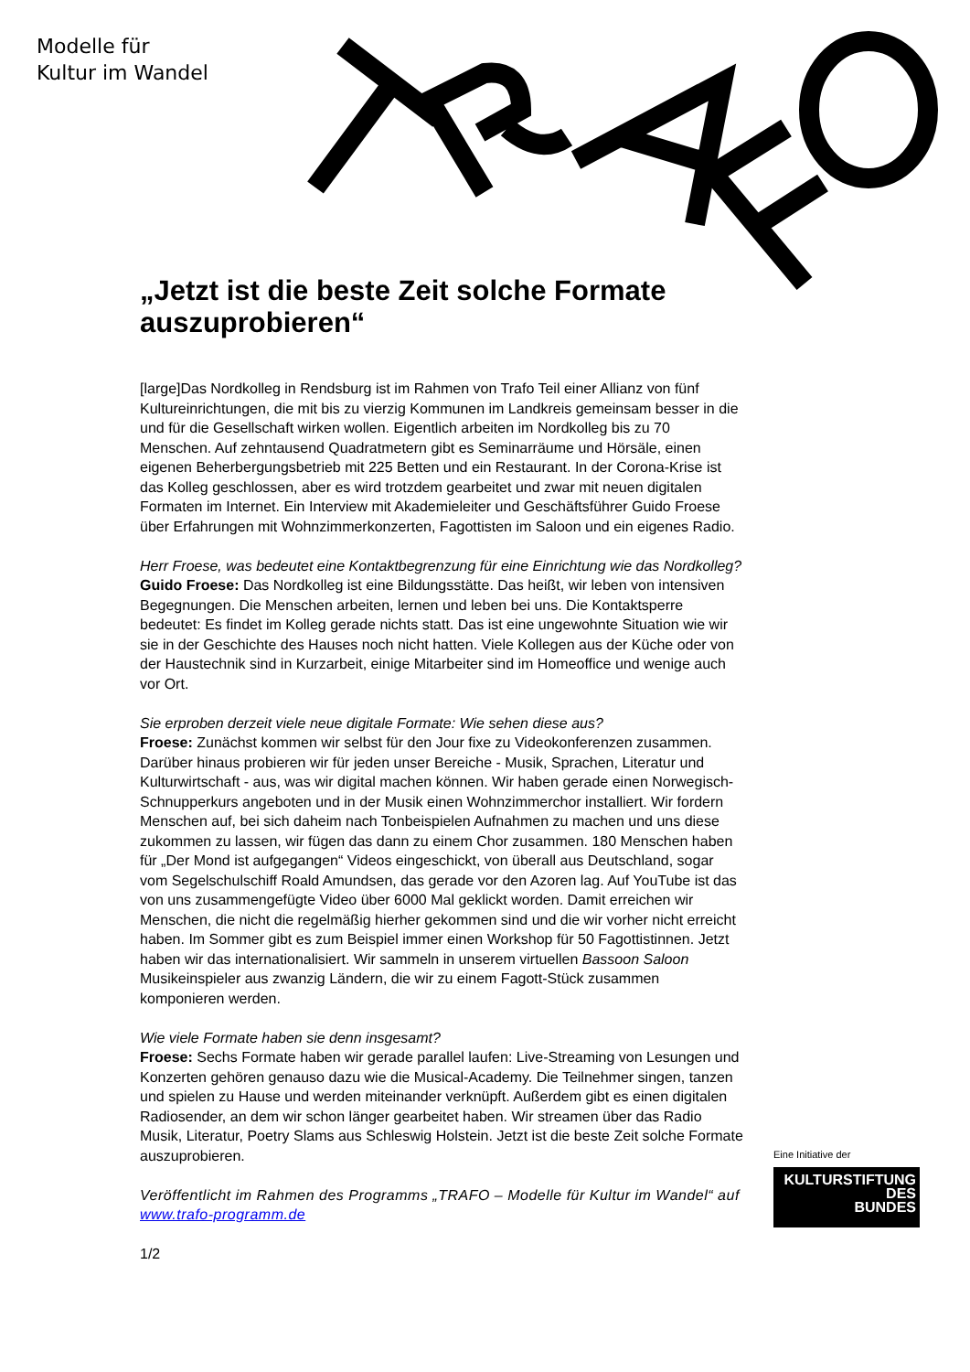Modelle für
Kultur im Wandel
„Jetzt ist die beste Zeit solche Formate auszuprobieren“
[large]Das Nordkolleg in Rendsburg ist im Rahmen von Trafo Teil einer Allianz von fünf Kultureinrichtungen, die mit bis zu vierzig Kommunen im Landkreis gemeinsam besser in die und für die Gesellschaft wirken wollen. Eigentlich arbeiten im Nordkolleg bis zu 70 Menschen. Auf zehntausend Quadratmetern gibt es Seminarräume und Hörsäle, einen eigenen Beherbergungsbetrieb mit 225 Betten und ein Restaurant. In der Corona-Krise ist das Kolleg geschlossen, aber es wird trotzdem gearbeitet und zwar mit neuen digitalen Formaten im Internet. Ein Interview mit Akademieleiter und Geschäftsführer Guido Froese über Erfahrungen mit Wohnzimmerkonzerten, Fagottisten im Saloon und ein eigenes Radio.
Herr Froese, was bedeutet eine Kontaktbegrenzung für eine Einrichtung wie das Nordkolleg?
Guido Froese: Das Nordkolleg ist eine Bildungsstätte. Das heißt, wir leben von intensiven Begegnungen. Die Menschen arbeiten, lernen und leben bei uns. Die Kontaktsperre bedeutet: Es findet im Kolleg gerade nichts statt. Das ist eine ungewohnte Situation wie wir sie in der Geschichte des Hauses noch nicht hatten. Viele Kollegen aus der Küche oder von der Haustechnik sind in Kurzarbeit, einige Mitarbeiter sind im Homeoffice und wenige auch vor Ort.
Sie erproben derzeit viele neue digitale Formate: Wie sehen diese aus?
Froese: Zunächst kommen wir selbst für den Jour fixe zu Videokonferenzen zusammen. Darüber hinaus probieren wir für jeden unser Bereiche - Musik, Sprachen, Literatur und Kulturwirtschaft - aus, was wir digital machen können. Wir haben gerade einen Norwegisch-Schnupperkurs angeboten und in der Musik einen Wohnzimmerchor installiert. Wir fordern Menschen auf, bei sich daheim nach Tonbeispielen Aufnahmen zu machen und uns diese zukommen zu lassen, wir fügen das dann zu einem Chor zusammen. 180 Menschen haben für „Der Mond ist aufgegangen“ Videos eingeschickt, von überall aus Deutschland, sogar vom Segelschulschiff Roald Amundsen, das gerade vor den Azoren lag. Auf YouTube ist das von uns zusammengefügte Video über 6000 Mal geklickt worden. Damit erreichen wir Menschen, die nicht die regelmäßig hierher gekommen sind und die wir vorher nicht erreicht haben. Im Sommer gibt es zum Beispiel immer einen Workshop für 50 Fagottistinnen. Jetzt haben wir das internationalisiert. Wir sammeln in unserem virtuellen Bassoon Saloon Musikeinspieler aus zwanzig Ländern, die wir zu einem Fagott-Stück zusammen komponieren werden.
Wie viele Formate haben sie denn insgesamt?
Froese: Sechs Formate haben wir gerade parallel laufen: Live-Streaming von Lesungen und Konzerten gehören genauso dazu wie die Musical-Academy. Die Teilnehmer singen, tanzen und spielen zu Hause und werden miteinander verknüpft. Außerdem gibt es einen digitalen Radiosender, an dem wir schon länger gearbeitet haben. Wir streamen über das Radio Musik, Literatur, Poetry Slams aus Schleswig Holstein. Jetzt ist die beste Zeit solche Formate auszuprobieren.
Veröffentlicht im Rahmen des Programms „TRAFO – Modelle für Kultur im Wandel“ auf www.trafo-programm.de
1/2
Eine Initiative der
KULTURSTIFTUNG
DES
BUNDES